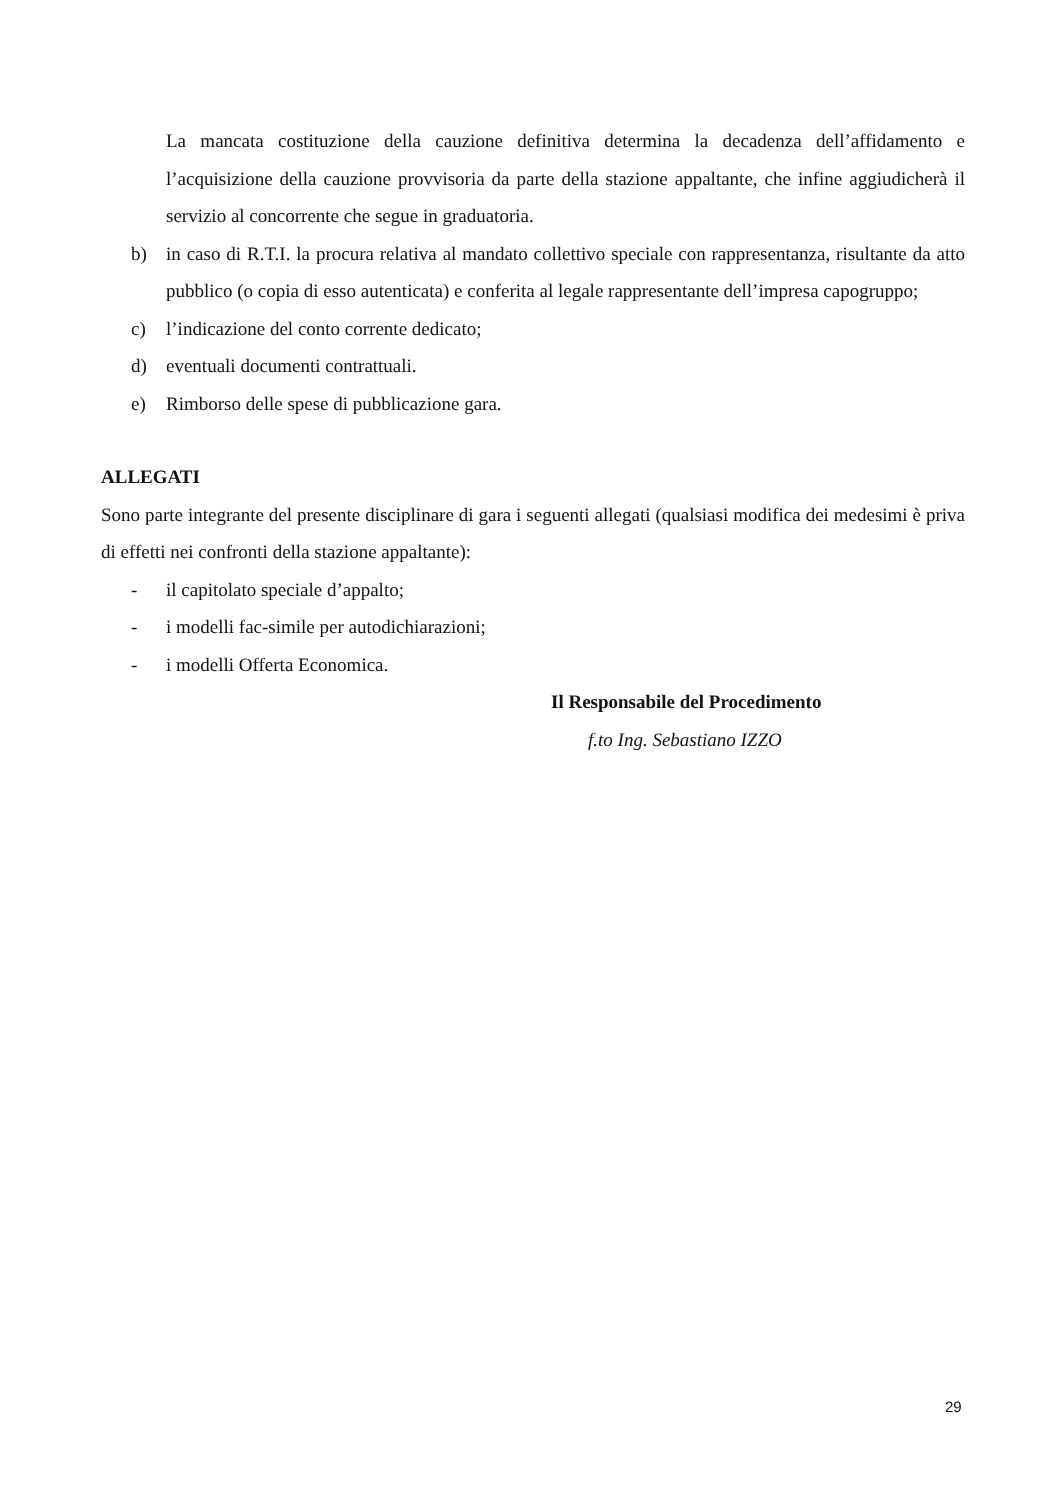La mancata costituzione della cauzione definitiva determina la decadenza dell’affidamento e l’acquisizione della cauzione provvisoria da parte della stazione appaltante, che infine aggiudicherà il servizio al concorrente che segue in graduatoria.
b) in caso di R.T.I. la procura relativa al mandato collettivo speciale con rappresentanza, risultante da atto pubblico (o copia di esso autenticata) e conferita al legale rappresentante dell’impresa capogruppo;
c) l’indicazione del conto corrente dedicato;
d) eventuali documenti contrattuali.
e) Rimborso delle spese di pubblicazione gara.
ALLEGATI
Sono parte integrante del presente disciplinare di gara i seguenti allegati (qualsiasi modifica dei medesimi è priva di effetti nei confronti della stazione appaltante):
- il capitolato speciale d’appalto;
- i modelli fac-simile per autodichiarazioni;
- i modelli Offerta Economica.
Il Responsabile del Procedimento
f.to Ing. Sebastiano IZZO
29